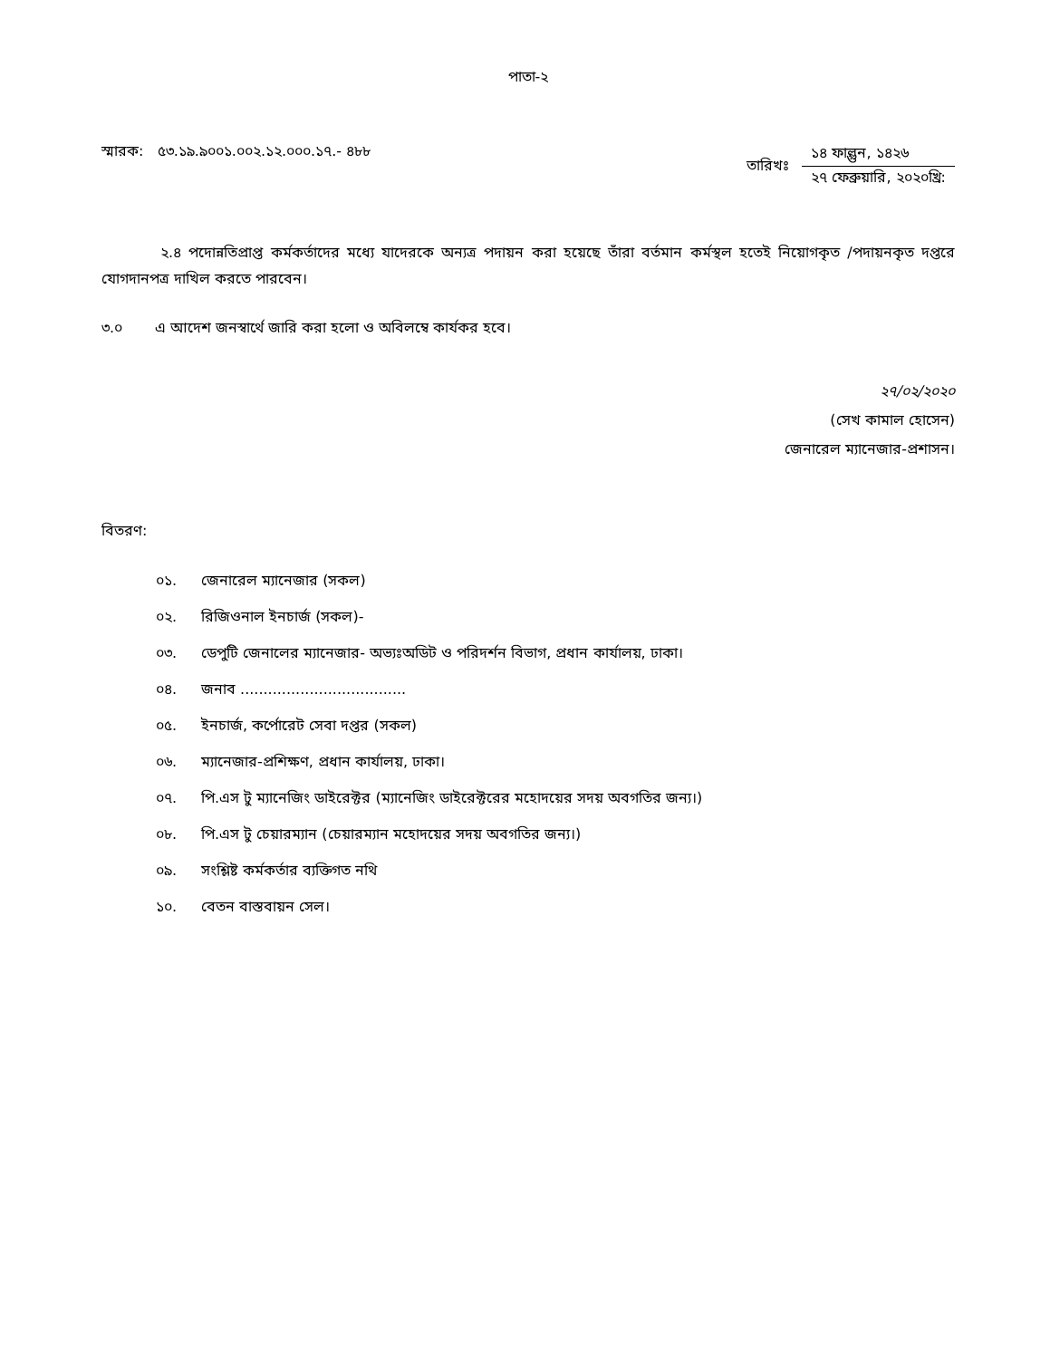পাতা-২
স্মারক: ৫৩.১৯.৯০০১.০০২.১২.০০০.১৭.- ৪৮৮
তারিখঃ
১৪ ফাল্গুন, ১৪২৬
২৭ ফেব্রুয়ারি, ২০২০খ্রি:
২.৪ পদোন্নতিপ্রাপ্ত কর্মকর্তাদের মধ্যে যাদেরকে অন্যত্র পদায়ন করা হয়েছে তাঁরা বর্তমান কর্মস্থল হতেই নিয়োগকৃত /পদায়নকৃত দপ্তরে যোগদানপত্র দাখিল করতে পারবেন।
৩.০ এ আদেশ জনস্বার্থে জারি করা হলো ও অবিলম্বে কার্যকর হবে।
২৭/০২/২০২০
(সেখ কামাল হোসেন)
জেনারেল ম্যানেজার-প্রশাসন।
বিতরণ:
০১. জেনারেল ম্যানেজার (সকল)
০২. রিজিওনাল ইনচার্জ (সকল)-
০৩. ডেপুটি জেনালের ম্যানেজার- অভ্যঃঅডিট ও পরিদর্শন বিভাগ, প্রধান কার্যালয়, ঢাকা।
০৪. জনাব ....................................
০৫. ইনচার্জ, কর্পোরেট সেবা দপ্তর (সকল)
০৬. ম্যানেজার-প্রশিক্ষণ, প্রধান কার্যালয়, ঢাকা।
০৭. পি.এস টু ম্যানেজিং ডাইরেক্টর (ম্যানেজিং ডাইরেক্টরের মহোদয়ের সদয় অবগতির জন্য।)
০৮. পি.এস টু চেয়ারম্যান (চেয়ারম্যান মহোদয়ের সদয় অবগতির জন্য।)
০৯. সংশ্লিষ্ট কর্মকর্তার ব্যক্তিগত নথি
১০. বেতন বাস্তবায়ন সেল।